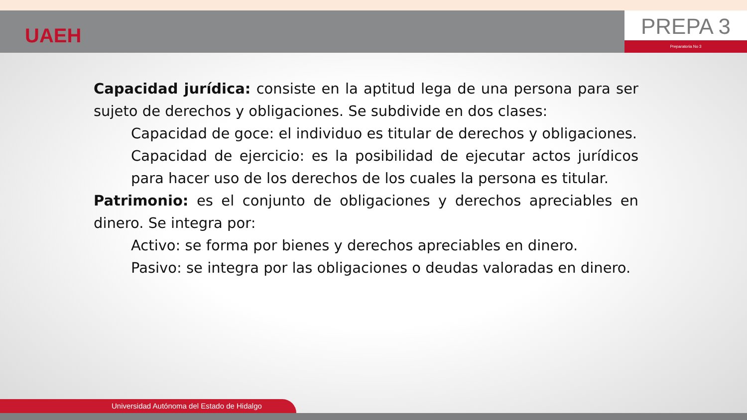UAEH
PREPA 3
Preparatoria No 3
Capacidad jurídica: consiste en la aptitud lega de una persona para ser sujeto de derechos y obligaciones. Se subdivide en dos clases:
Capacidad de goce: el individuo es titular de derechos y obligaciones.
Capacidad de ejercicio: es la posibilidad de ejecutar actos jurídicos para hacer uso de los derechos de los cuales la persona es titular.
Patrimonio: es el conjunto de obligaciones y derechos apreciables en dinero. Se integra por:
Activo: se forma por bienes y derechos apreciables en dinero.
Pasivo: se integra por las obligaciones o deudas valoradas en dinero.
Universidad Autónoma del Estado de Hidalgo